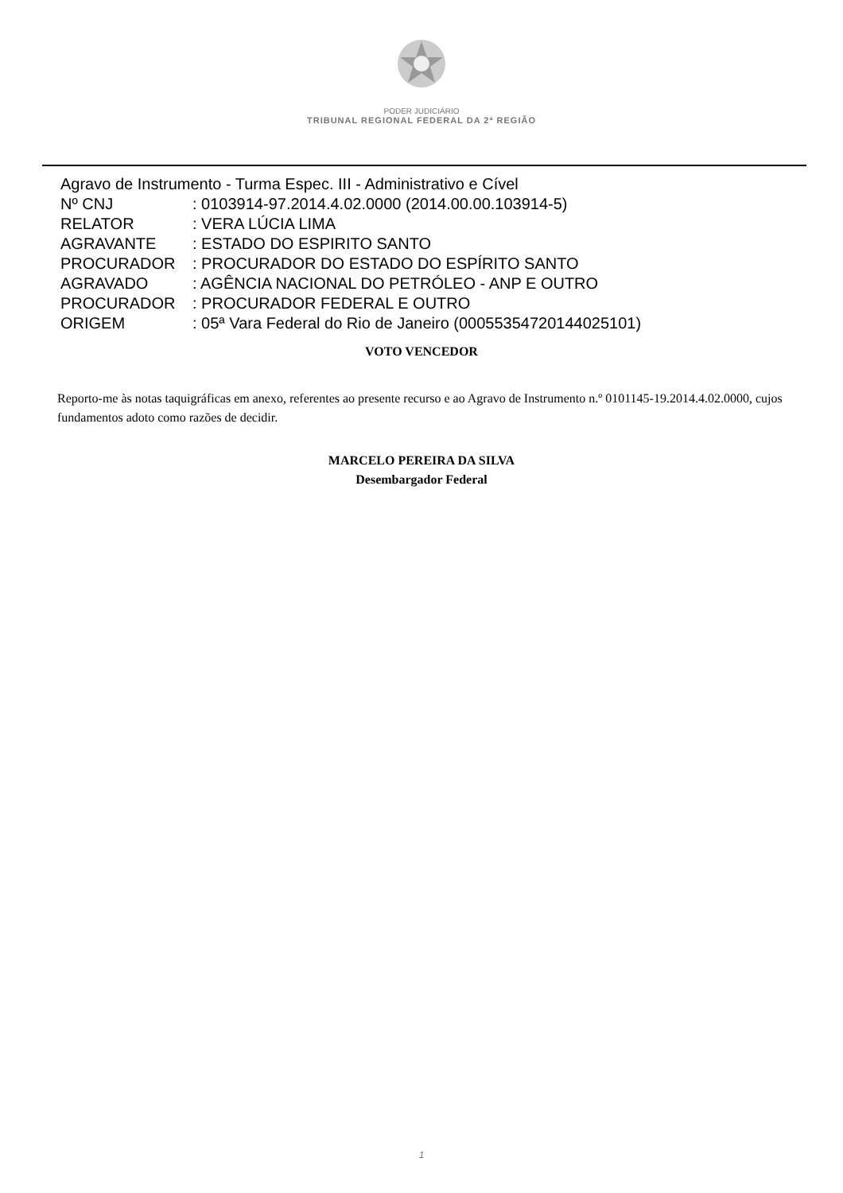PODER JUDICIÁRIO
TRIBUNAL REGIONAL FEDERAL DA 2ª REGIÃO
Agravo de Instrumento - Turma Espec. III - Administrativo e Cível
| Nº CNJ | : 0103914-97.2014.4.02.0000 (2014.00.00.103914-5) |
| RELATOR | : VERA LÚCIA LIMA |
| AGRAVANTE | : ESTADO DO ESPIRITO SANTO |
| PROCURADOR | : PROCURADOR DO ESTADO DO ESPÍRITO SANTO |
| AGRAVADO | : AGÊNCIA NACIONAL DO PETRÓLEO - ANP E OUTRO |
| PROCURADOR | : PROCURADOR FEDERAL E OUTRO |
| ORIGEM | : 05ª Vara Federal do Rio de Janeiro (00055354720144025101) |
VOTO VENCEDOR
Reporto-me às notas taquigráficas em anexo, referentes ao presente recurso e ao Agravo de Instrumento n.º 0101145-19.2014.4.02.0000, cujos fundamentos adoto como razões de decidir.
MARCELO PEREIRA DA SILVA
Desembargador Federal
1